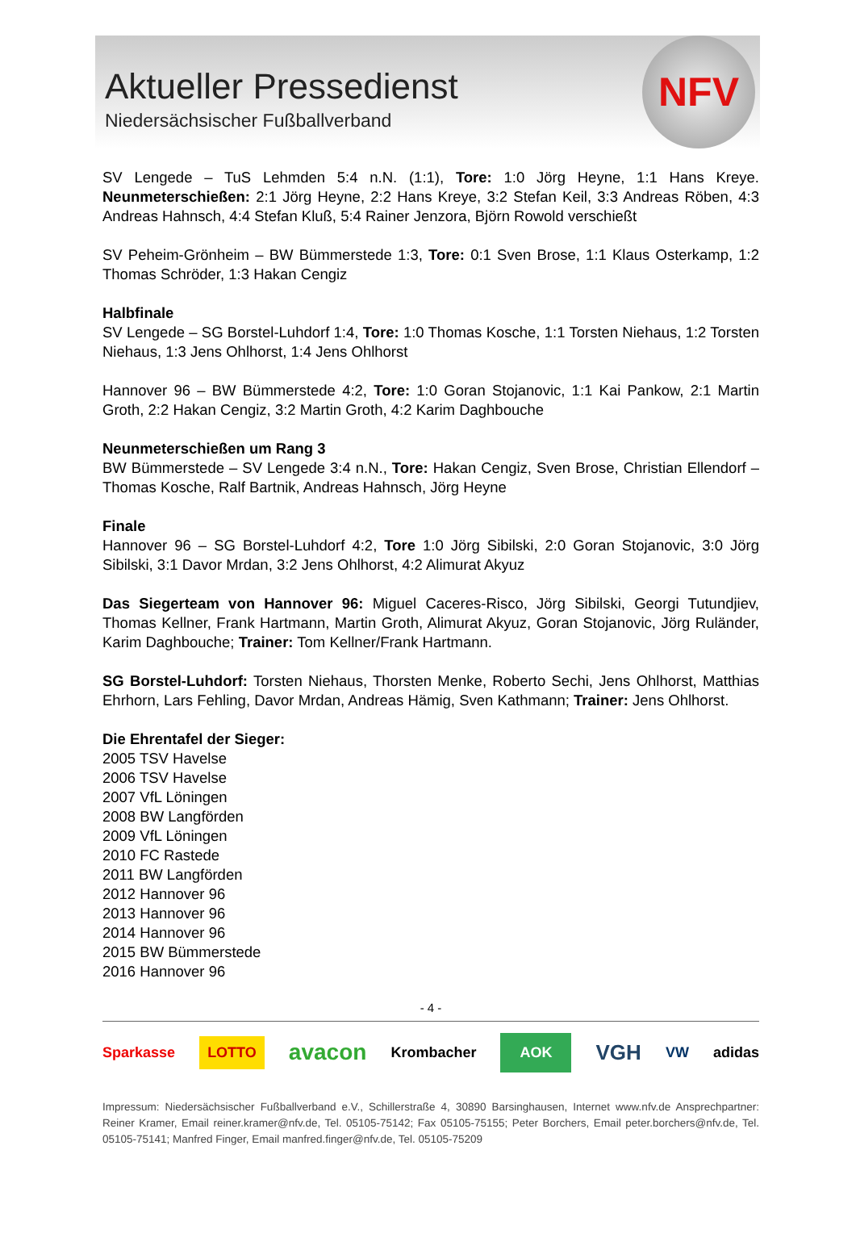Aktueller Pressedienst
Niedersächsischer Fußballverband
NFV
SV Lengede – TuS Lehmden 5:4 n.N. (1:1), Tore: 1:0 Jörg Heyne, 1:1 Hans Kreye. Neunmeterschießen: 2:1 Jörg Heyne, 2:2 Hans Kreye, 3:2 Stefan Keil, 3:3 Andreas Röben, 4:3 Andreas Hahnsch, 4:4 Stefan Kluß, 5:4 Rainer Jenzora, Björn Rowold verschießt
SV Peheim-Grönheim – BW Bümmerstede 1:3, Tore: 0:1 Sven Brose, 1:1 Klaus Osterkamp, 1:2 Thomas Schröder, 1:3 Hakan Cengiz
Halbfinale
SV Lengede – SG Borstel-Luhdorf 1:4, Tore: 1:0 Thomas Kosche, 1:1 Torsten Niehaus, 1:2 Torsten Niehaus, 1:3 Jens Ohlhorst, 1:4 Jens Ohlhorst
Hannover 96 – BW Bümmerstede 4:2, Tore: 1:0 Goran Stojanovic, 1:1 Kai Pankow, 2:1 Martin Groth, 2:2 Hakan Cengiz, 3:2 Martin Groth, 4:2 Karim Daghbouche
Neunmeterschießen um Rang 3
BW Bümmerstede – SV Lengede 3:4 n.N., Tore: Hakan Cengiz, Sven Brose, Christian Ellendorf – Thomas Kosche, Ralf Bartnik, Andreas Hahnsch, Jörg Heyne
Finale
Hannover 96 – SG Borstel-Luhdorf 4:2, Tore 1:0 Jörg Sibilski, 2:0 Goran Stojanovic, 3:0 Jörg Sibilski, 3:1 Davor Mrdan, 3:2 Jens Ohlhorst, 4:2 Alimurat Akyuz
Das Siegerteam von Hannover 96: Miguel Caceres-Risco, Jörg Sibilski, Georgi Tutundjiev, Thomas Kellner, Frank Hartmann, Martin Groth, Alimurat Akyuz, Goran Stojanovic, Jörg Ruländer, Karim Daghbouche; Trainer: Tom Kellner/Frank Hartmann.
SG Borstel-Luhdorf: Torsten Niehaus, Thorsten Menke, Roberto Sechi, Jens Ohlhorst, Matthias Ehrhorn, Lars Fehling, Davor Mrdan, Andreas Hämig, Sven Kathmann; Trainer: Jens Ohlhorst.
Die Ehrentafel der Sieger:
2005 TSV Havelse
2006 TSV Havelse
2007 VfL Löningen
2008 BW Langförden
2009 VfL Löningen
2010 FC Rastede
2011 BW Langförden
2012 Hannover 96
2013 Hannover 96
2014 Hannover 96
2015 BW Bümmerstede
2016 Hannover 96
- 4 -
Sparkasse LOTTO avacon Krombacher AOK VGH VW adidas
Impressum: Niedersächsischer Fußballverband e.V., Schillerstraße 4, 30890 Barsinghausen, Internet www.nfv.de Ansprechpartner: Reiner Kramer, Email reiner.kramer@nfv.de, Tel. 05105-75142; Fax 05105-75155; Peter Borchers, Email peter.borchers@nfv.de, Tel. 05105-75141; Manfred Finger, Email manfred.finger@nfv.de, Tel. 05105-75209